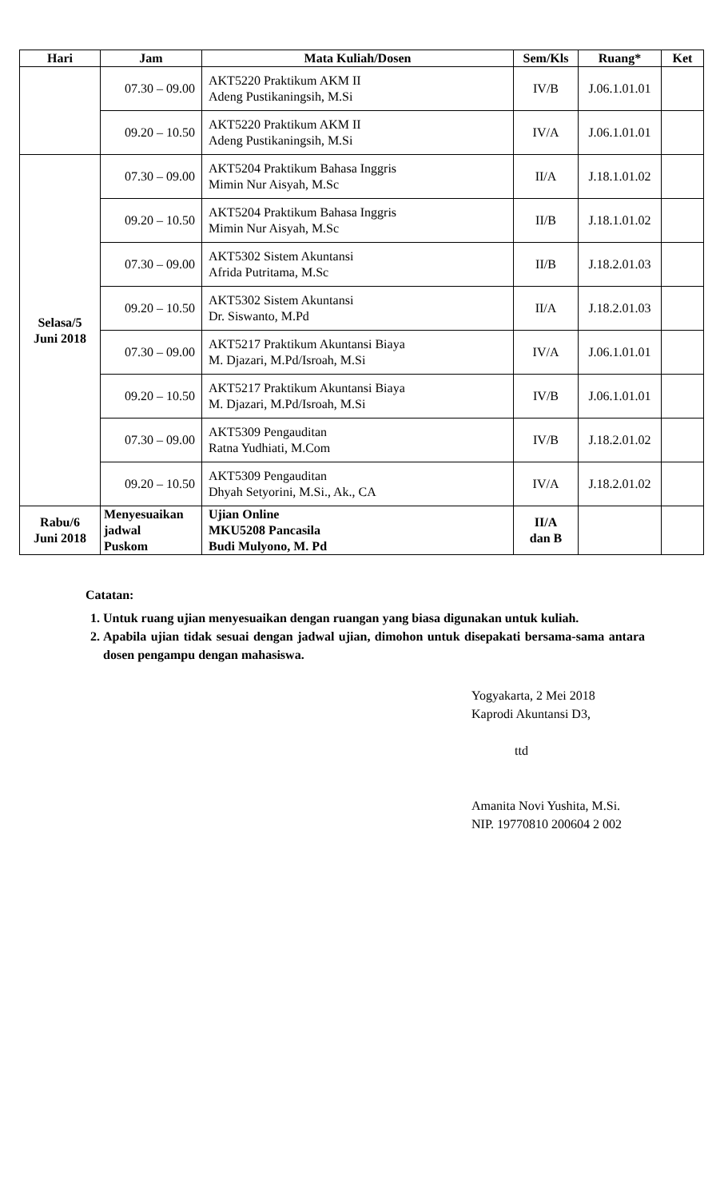| Hari | Jam | Mata Kuliah/Dosen | Sem/Kls | Ruang* | Ket |
| --- | --- | --- | --- | --- | --- |
| | 07.30 – 09.00 | AKT5220 Praktikum AKM II Adeng Pustikaningsih, M.Si | IV/B | J.06.1.01.01 | |
| | 09.20 – 10.50 | AKT5220 Praktikum AKM II Adeng Pustikaningsih, M.Si | IV/A | J.06.1.01.01 | |
| Selasa/5 Juni 2018 | 07.30 – 09.00 | AKT5204 Praktikum Bahasa Inggris Mimin Nur Aisyah, M.Sc | II/A | J.18.1.01.02 | |
| | 09.20 – 10.50 | AKT5204 Praktikum Bahasa Inggris Mimin Nur Aisyah, M.Sc | II/B | J.18.1.01.02 | |
| | 07.30 – 09.00 | AKT5302 Sistem Akuntansi Afrida Putritama, M.Sc | II/B | J.18.2.01.03 | |
| | 09.20 – 10.50 | AKT5302 Sistem Akuntansi Dr. Siswanto, M.Pd | II/A | J.18.2.01.03 | |
| | 07.30 – 09.00 | AKT5217 Praktikum Akuntansi Biaya M. Djazari, M.Pd/Isroah, M.Si | IV/A | J.06.1.01.01 | |
| | 09.20 – 10.50 | AKT5217 Praktikum Akuntansi Biaya M. Djazari, M.Pd/Isroah, M.Si | IV/B | J.06.1.01.01 | |
| | 07.30 – 09.00 | AKT5309 Pengauditan Ratna Yudhiati, M.Com | IV/B | J.18.2.01.02 | |
| | 09.20 – 10.50 | AKT5309 Pengauditan Dhyah Setyorini, M.Si., Ak., CA | IV/A | J.18.2.01.02 | |
| Rabu/6 Juni 2018 | Menyesuaikan jadwal Puskom | Ujian Online MKU5208 Pancasila Budi Mulyono, M. Pd | II/A dan B | | |
Catatan:
1. Untuk ruang ujian menyesuaikan dengan ruangan yang biasa digunakan untuk kuliah.
2. Apabila ujian tidak sesuai dengan jadwal ujian, dimohon untuk disepakati bersama-sama antara dosen pengampu dengan mahasiswa.
Yogyakarta, 2 Mei 2018
Kaprodi Akuntansi D3,
ttd
Amanita Novi Yushita, M.Si.
NIP. 19770810 200604 2 002